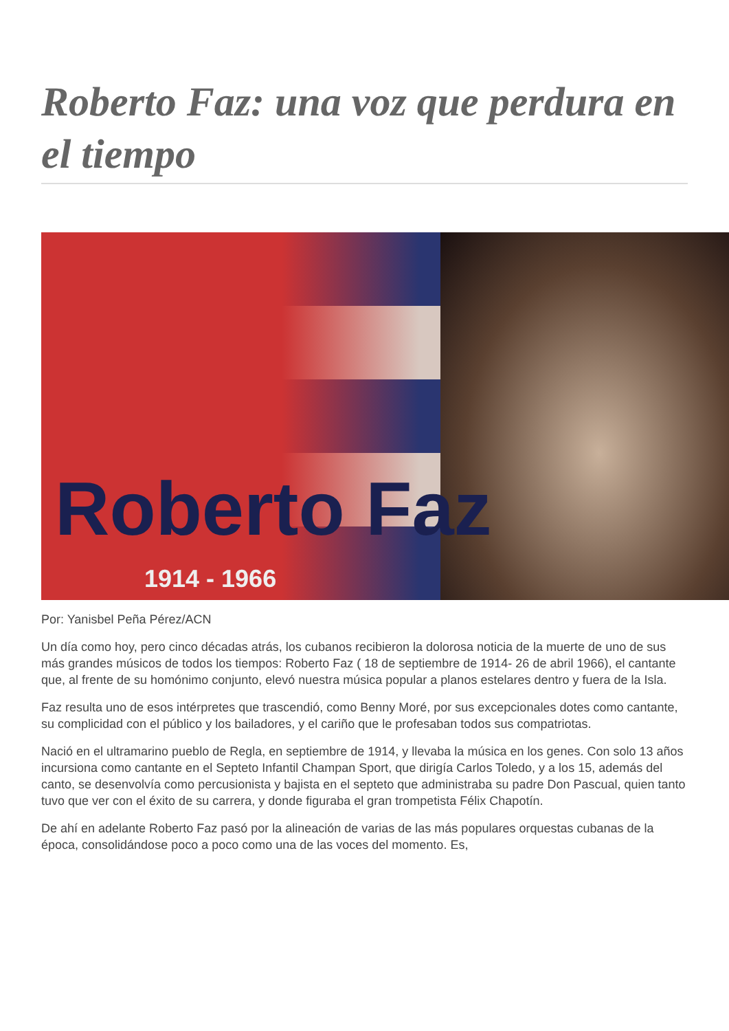Roberto Faz: una voz que perdura en el tiempo
Roberto Faz
1914 - 1966
Por: Yanisbel Peña Pérez/ACN
Un día como hoy, pero cinco décadas atrás, los cubanos recibieron la dolorosa noticia de la muerte de uno de sus más grandes músicos de todos los tiempos: Roberto Faz ( 18 de septiembre de 1914- 26 de abril 1966), el cantante que, al frente de su homónimo conjunto, elevó nuestra música popular a planos estelares dentro y fuera de la Isla.
Faz resulta uno de esos intérpretes que trascendió, como Benny Moré, por sus excepcionales dotes como cantante, su complicidad con el público y los bailadores, y el cariño que le profesaban todos sus compatriotas.
Nació en el ultramarino pueblo de Regla, en septiembre de 1914, y llevaba la música en los genes. Con solo 13 años incursiona como cantante en el Septeto Infantil Champan Sport, que dirigía Carlos Toledo, y a los 15, además del canto, se desenvolvía como percusionista y bajista en el septeto que administraba su padre Don Pascual, quien tanto tuvo que ver con el éxito de su carrera, y donde figuraba el gran trompetista Félix Chapotín.
De ahí en adelante Roberto Faz pasó por la alineación de varias de las más populares orquestas cubanas de la época, consolidándose poco a poco como una de las voces del momento. Es,